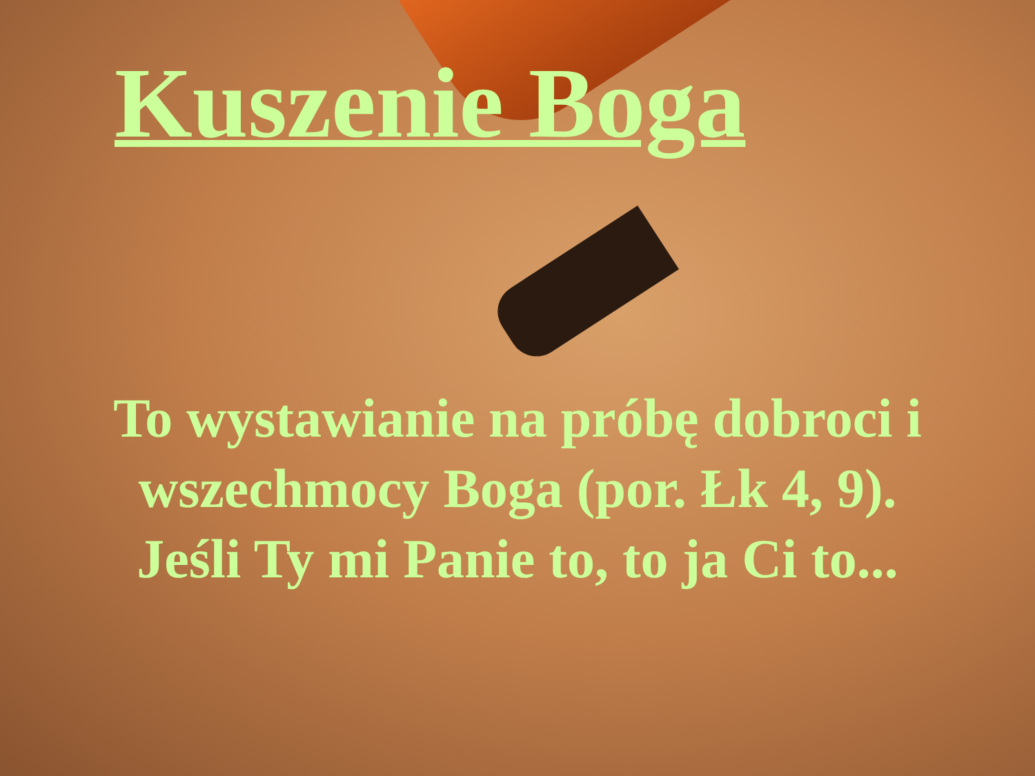Kuszenie Boga
To wystawianie na próbę dobroci i wszechmocy Boga (por. Łk 4, 9). Jeśli Ty mi Panie to, to ja Ci to...